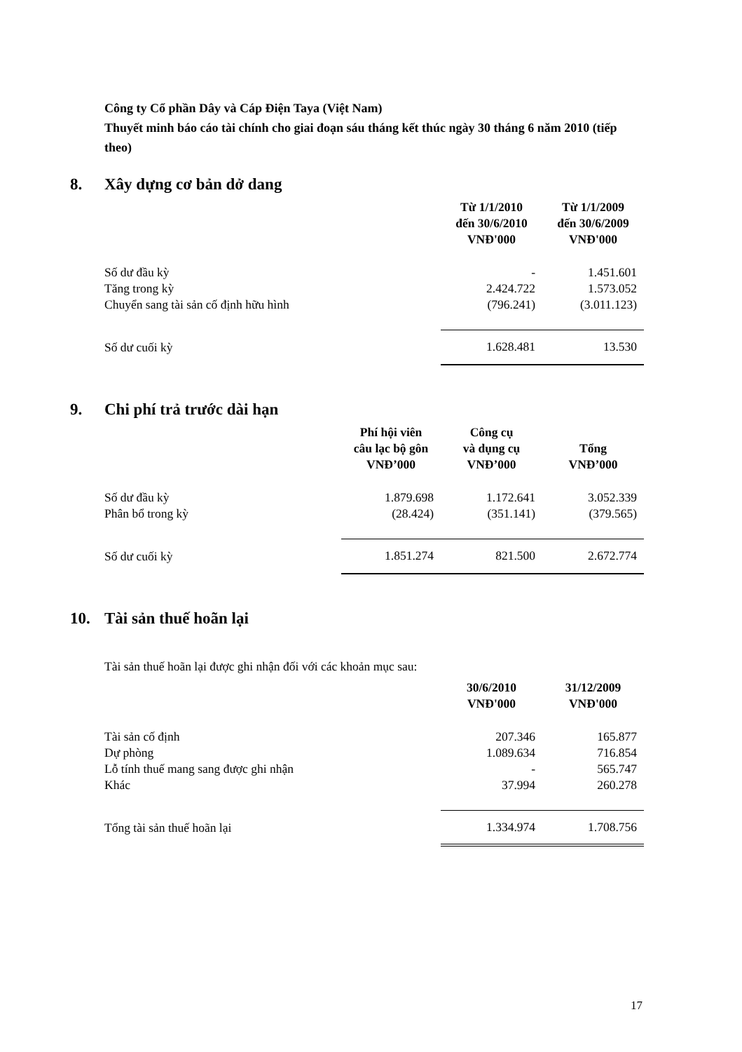Công ty Cổ phần Dây và Cáp Điện Taya (Việt Nam)
Thuyết minh báo cáo tài chính cho giai đoạn sáu tháng kết thúc ngày 30 tháng 6 năm 2010 (tiếp theo)
8. Xây dựng cơ bản dở dang
| | Từ 1/1/2010 đến 30/6/2010 VNĐ'000 | Từ 1/1/2009 đến 30/6/2009 VNĐ'000 |
| --- | --- | --- |
| Số dư đầu kỳ | - | 1.451.601 |
| Tăng trong kỳ | 2.424.722 | 1.573.052 |
| Chuyển sang tài sản cố định hữu hình | (796.241) | (3.011.123) |
| Số dư cuối kỳ | 1.628.481 | 13.530 |
9. Chi phí trả trước dài hạn
| | Phí hội viên câu lạc bộ gôn VNĐ’000 | Công cụ và dụng cụ VNĐ’000 | Tổng VNĐ’000 |
| --- | --- | --- | --- |
| Số dư đầu kỳ | 1.879.698 | 1.172.641 | 3.052.339 |
| Phân bổ trong kỳ | (28.424) | (351.141) | (379.565) |
| Số dư cuối kỳ | 1.851.274 | 821.500 | 2.672.774 |
10. Tài sản thuế hoãn lại
Tài sản thuế hoãn lại được ghi nhận đối với các khoản mục sau:
| | 30/6/2010 VNĐ'000 | 31/12/2009 VNĐ'000 |
| --- | --- | --- |
| Tài sản cố định | 207.346 | 165.877 |
| Dự phòng | 1.089.634 | 716.854 |
| Lỗ tính thuế mang sang được ghi nhận | - | 565.747 |
| Khác | 37.994 | 260.278 |
| Tổng tài sản thuế hoãn lại | 1.334.974 | 1.708.756 |
17